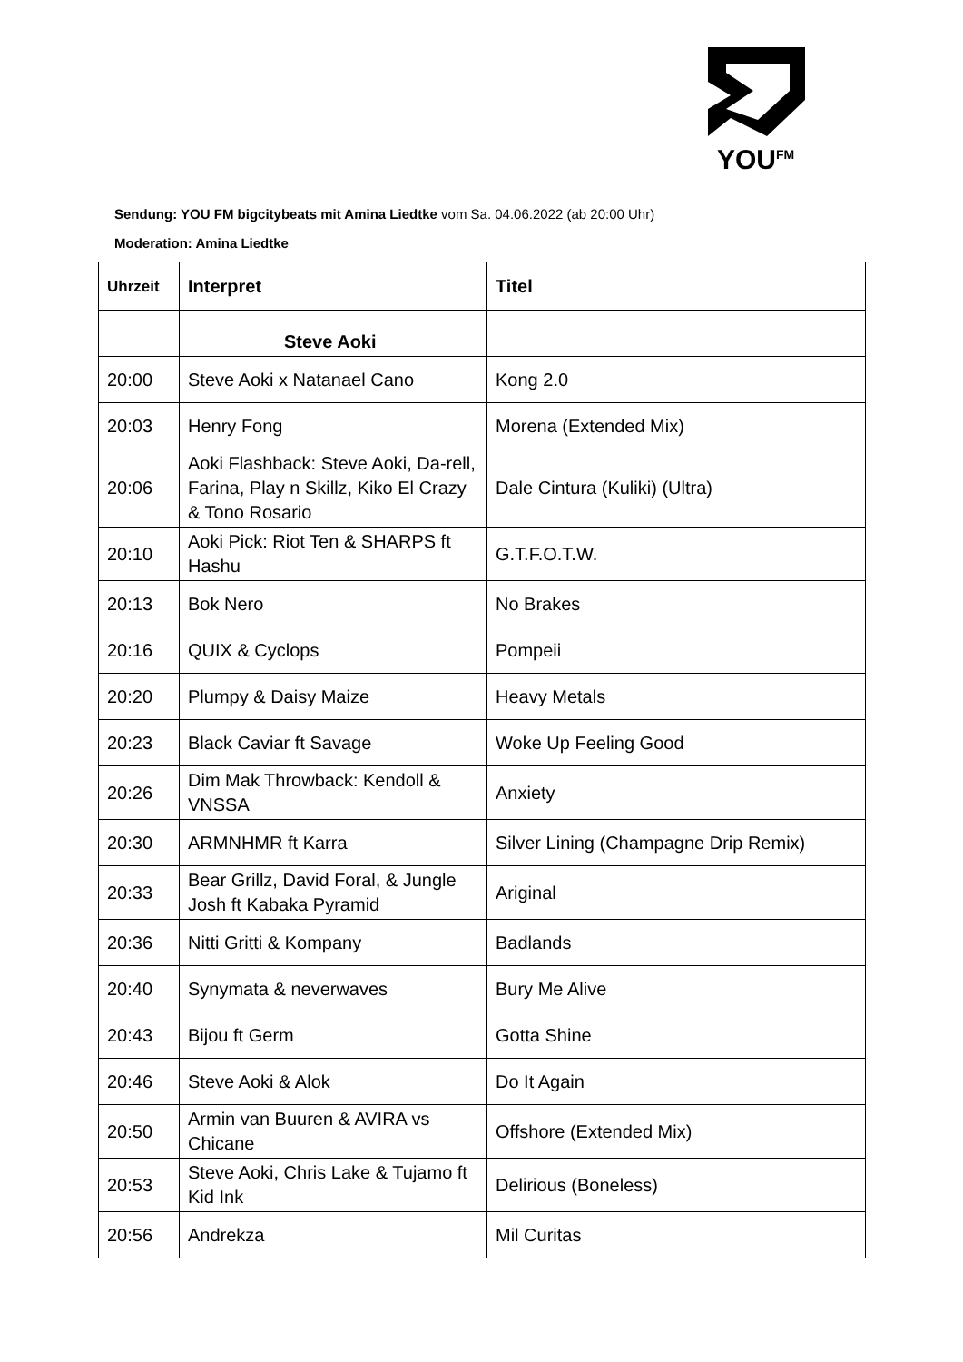YOU<sup>FM</sup>
Sendung: YOU FM bigcitybeats mit Amina Liedtke vom Sa. 04.06.2022 (ab 20:00 Uhr)
Moderation: Amina Liedtke
| Uhrzeit | Interpret | Titel |
| --- | --- | --- |
| | Steve Aoki | |
| 20:00 | Steve Aoki x Natanael Cano | Kong 2.0 |
| 20:03 | Henry Fong | Morena (Extended Mix) |
| 20:06 | Aoki Flashback: Steve Aoki, Da-rell, Farina, Play n Skillz, Kiko El Crazy & Tono Rosario | Dale Cintura (Kuliki) (Ultra) |
| 20:10 | Aoki Pick: Riot Ten & SHARPS ft Hashu | G.T.F.O.T.W. |
| 20:13 | Bok Nero | No Brakes |
| 20:16 | QUIX & Cyclops | Pompeii |
| 20:20 | Plumpy & Daisy Maize | Heavy Metals |
| 20:23 | Black Caviar ft Savage | Woke Up Feeling Good |
| 20:26 | Dim Mak Throwback: Kendoll & VNSSA | Anxiety |
| 20:30 | ARMNHMR ft Karra | Silver Lining (Champagne Drip Remix) |
| 20:33 | Bear Grillz, David Foral, & Jungle Josh ft Kabaka Pyramid | Ariginal |
| 20:36 | Nitti Gritti & Kompany | Badlands |
| 20:40 | Synymata & neverwaves | Bury Me Alive |
| 20:43 | Bijou ft Germ | Gotta Shine |
| 20:46 | Steve Aoki & Alok | Do It Again |
| 20:50 | Armin van Buuren & AVIRA vs Chicane | Offshore (Extended Mix) |
| 20:53 | Steve Aoki, Chris Lake & Tujamo ft Kid Ink | Delirious (Boneless) |
| 20:56 | Andrekza | Mil Curitas |